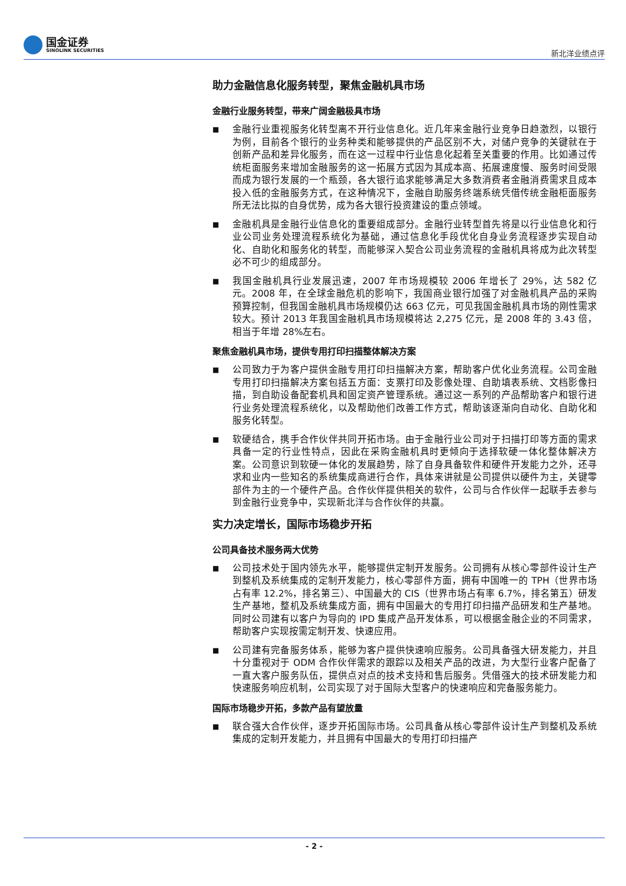国金证券
SINOLINK SECURITIES
新北洋业绩点评
助力金融信息化服务转型，聚焦金融机具市场
金融行业服务转型，带来广阔金融极具市场
■
金融行业重视服务化转型离不开行业信息化。近几年来金融行业竞争日趋激烈，以银行为例，目前各个银行的业务种类和能够提供的产品区别不大，对储户竞争的关键就在于创新产品和差异化服务，而在这一过程中行业信息化起着至关重要的作用。比如通过传统柜面服务来增加金融服务的这一拓展方式因为其成本高、拓展速度慢、服务时间受限而成为银行发展的一个瓶颈，各大银行追求能够满足大多数消费者金融消费需求且成本投入低的金融服务方式，在这种情况下，金融自助服务终端系统凭借传统金融柜面服务所无法比拟的自身优势，成为各大银行投资建设的重点领域。
■
金融机具是金融行业信息化的重要组成部分。金融行业转型首先将是以行业信息化和行业公司业务处理流程系统化为基础，通过信息化手段优化自身业务流程逐步实现自动化、自助化和服务化的转型，而能够深入契合公司业务流程的金融机具将成为此次转型必不可少的组成部分。
■
我国金融机具行业发展迅速，2007 年市场规模较 2006 年增长了 29%，达 582 亿元。2008 年，在全球金融危机的影响下，我国商业银行加强了对金融机具产品的采购预算控制，但我国金融机具市场规模仍达 663 亿元，可见我国金融机具市场的刚性需求较大。预计 2013 年我国金融机具市场规模将达 2,275 亿元，是 2008 年的 3.43 倍，相当于年增 28%左右。
聚焦金融机具市场，提供专用打印扫描整体解决方案
■
公司致力于为客户提供金融专用打印扫描解决方案，帮助客户优化业务流程。公司金融专用打印扫描解决方案包括五方面：支票打印及影像处理、自助填表系统、文档影像扫描，到自助设备配套机具和固定资产管理系统。通过这一系列的产品帮助客户和银行进行业务处理流程系统化，以及帮助他们改善工作方式，帮助该逐渐向自动化、自助化和服务化转型。
■
软硬结合，携手合作伙伴共同开拓市场。由于金融行业公司对于扫描打印等方面的需求具备一定的行业性特点，因此在采购金融机具时更倾向于选择软硬一体化整体解决方案。公司意识到软硬一体化的发展趋势，除了自身具备软件和硬件开发能力之外，还寻求和业内一些知名的系统集成商进行合作，具体来讲就是公司提供以硬件为主，关键零部件为主的一个硬件产品。合作伙伴提供相关的软件，公司与合作伙伴一起联手去参与到金融行业竞争中，实现新北洋与合作伙伴的共赢。
实力决定增长，国际市场稳步开拓
公司具备技术服务两大优势
■
公司技术处于国内领先水平，能够提供定制开发服务。公司拥有从核心零部件设计生产到整机及系统集成的定制开发能力，核心零部件方面，拥有中国唯一的 TPH（世界市场占有率 12.2%，排名第三）、中国最大的 CIS（世界市场占有率 6.7%，排名第五）研发生产基地，整机及系统集成方面，拥有中国最大的专用打印扫描产品研发和生产基地。同时公司建有以客户为导向的 IPD 集成产品开发体系，可以根据金融企业的不同需求，帮助客户实现按需定制开发、快速应用。
■
公司建有完备服务体系，能够为客户提供快速响应服务。公司具备强大研发能力，并且十分重视对于 ODM 合作伙伴需求的跟踪以及相关产品的改进，为大型行业客户配备了一直大客户服务队伍，提供点对点的技术支持和售后服务。凭借强大的技术研发能力和快速服务响应机制，公司实现了对于国际大型客户的快速响应和完备服务能力。
国际市场稳步开拓，多款产品有望放量
■
联合强大合作伙伴，逐步开拓国际市场。公司具备从核心零部件设计生产到整机及系统集成的定制开发能力，并且拥有中国最大的专用打印扫描产
- 2 -